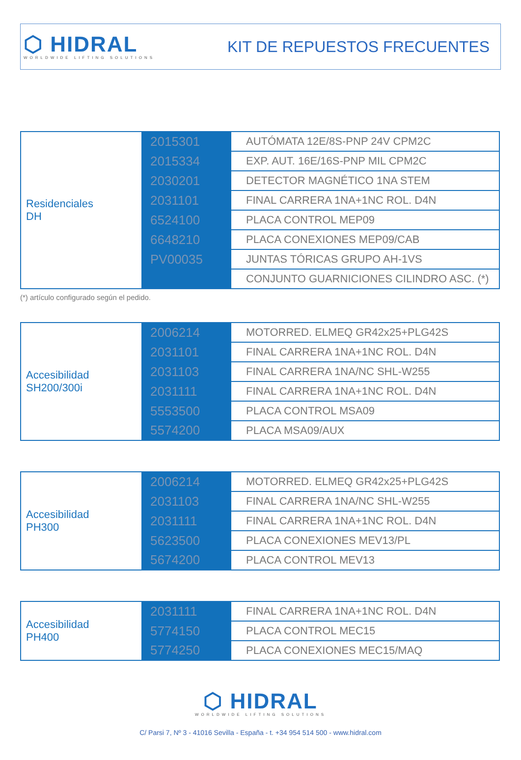⬡ HIDRAL
WORLDWIDE LIFTING SOLUTIONS
KIT DE REPUESTOS FRECUENTES
| Residenciales DH | 2015301 | AUTÓMATA 12E/8S-PNP 24V CPM2C |
| | 2015334 | EXP. AUT. 16E/16S-PNP MIL CPM2C |
| | 2030201 | DETECTOR MAGNÉTICO 1NA STEM |
| | 2031101 | FINAL CARRERA 1NA+1NC ROL. D4N |
| | 6524100 | PLACA CONTROL MEP09 |
| | 6648210 | PLACA CONEXIONES MEP09/CAB |
| | PV00035 | JUNTAS TÓRICAS GRUPO AH-1VS |
| | | CONJUNTO GUARNICIONES CILINDRO ASC. (*) |
(*) artículo configurado según el pedido.
| Accesibilidad SH200/300i | 2006214 | MOTORRED. ELMEQ GR42x25+PLG42S |
| | 2031101 | FINAL CARRERA 1NA+1NC ROL. D4N |
| | 2031103 | FINAL CARRERA 1NA/NC SHL-W255 |
| | 2031111 | FINAL CARRERA 1NA+1NC ROL. D4N |
| | 5553500 | PLACA CONTROL MSA09 |
| | 5574200 | PLACA MSA09/AUX |
| Accesibilidad PH300 | 2006214 | MOTORRED. ELMEQ GR42x25+PLG42S |
| | 2031103 | FINAL CARRERA 1NA/NC SHL-W255 |
| | 2031111 | FINAL CARRERA 1NA+1NC ROL. D4N |
| | 5623500 | PLACA CONEXIONES MEV13/PL |
| | 5674200 | PLACA CONTROL MEV13 |
| Accesibilidad PH400 | 2031111 | FINAL CARRERA 1NA+1NC ROL. D4N |
| | 5774150 | PLACA CONTROL MEC15 |
| | 5774250 | PLACA CONEXIONES MEC15/MAQ |
⬡ HIDRAL
WORLDWIDE LIFTING SOLUTIONS
C/ Parsi 7, Nº 3 - 41016 Sevilla - España - t. +34 954 514 500 - www.hidral.com